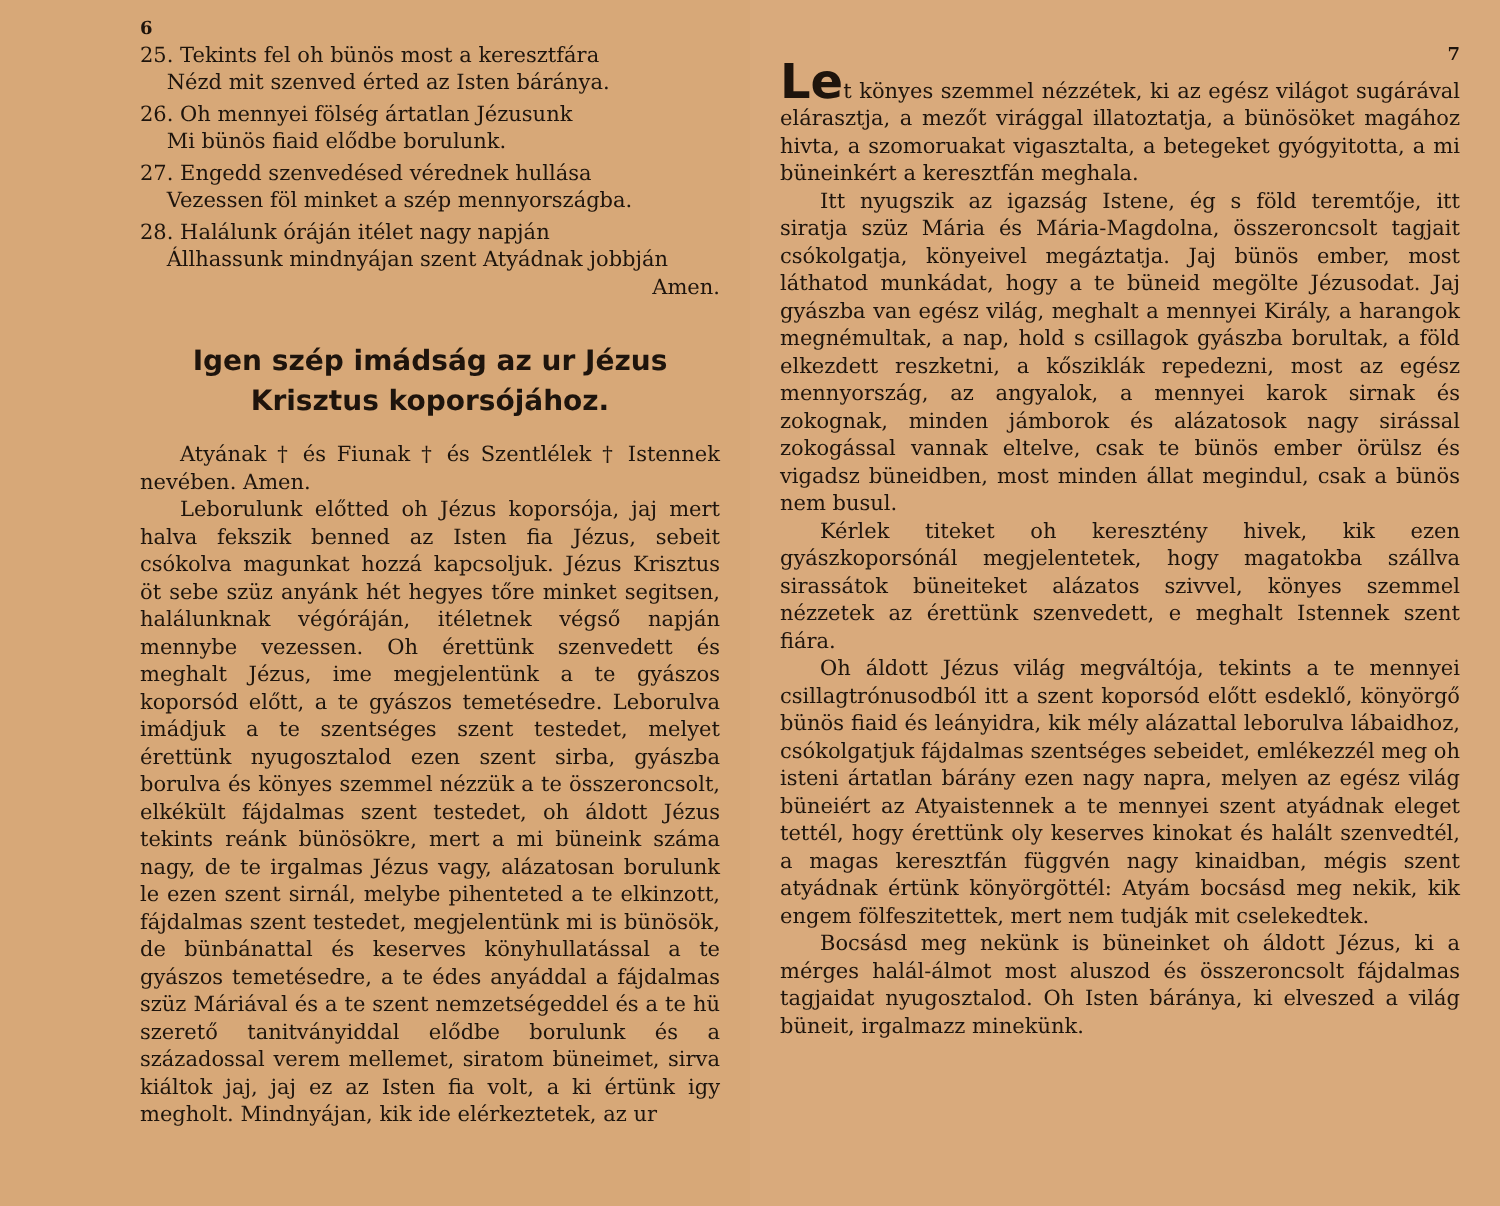6
25. Tekints fel oh bünös most a keresztfára
Nézd mit szenved érted az Isten báránya.
26. Oh mennyei fölség ártatlan Jézusunk
Mi bünös fiaid elődbe borulunk.
27. Engedd szenvedésed vérednek hullása
Vezessen föl minket a szép mennyországba.
28. Halálunk óráján itélet nagy napján
Állhassunk mindnyájan szent Atyádnak jobbján
Amen.
Igen szép imádság az ur Jézus Krisztus koporsójához.
Atyának † és Fiunak † és Szentlélek † Istennek nevében. Amen.
Leborulunk előtted oh Jézus koporsója, jaj mert halva fekszik benned az Isten fia Jézus, sebeit csókolva magunkat hozzá kapcsoljuk. Jézus Krisztus öt sebe szüz anyánk hét hegyes tőre minket segitsen, halálunknak végóráján, itéletnek végső napján mennybe vezessen. Oh érettünk szenvedett és meghalt Jézus, ime megjelentünk a te gyászos koporsód előtt, a te gyászos temetésedre. Leborulva imádjuk a te szentséges szent testedet, melyet érettünk nyugosztalod ezen szent sirba, gyászba borulva és könyes szemmel nézzük a te összeroncsolt, elkékült fájdalmas szent testedet, oh áldott Jézus tekints reánk bünösökre, mert a mi büneink száma nagy, de te irgalmas Jézus vagy, alázatosan borulunk le ezen szent sirnál, melybe pihenteted a te elkinzott, fájdalmas szent testedet, megjelentünk mi is bünösök, de bünbánattal és keserves könyhullatással a te gyászos temetésedre, a te édes anyáddal a fájdalmas szüz Máriával és a te szent nemzetségeddel és a te hü szerető tanitványiddal elődbe borulunk és a századossal verem mellemet, siratom büneimet, sirva kiáltok jaj, jaj ez az Isten fia volt, a ki értünk igy megholt. Mindnyájan, kik ide elérkeztetek, az ur
7
Let könyes szemmel nézzétek, ki az egész világot sugárával elárasztja, a mezőt virággal illatoztatja, a bünösöket magához hivta, a szomoruakat vigasztalta, a betegeket gyógyitotta, a mi büneinkért a keresztfán meghala.
Itt nyugszik az igazság Istene, ég s föld teremtője, itt siratja szüz Mária és Mária-Magdolna, összeroncsolt tagjait csókolgatja, könyeivel megáztatja. Jaj bünös ember, most láthatod munkádat, hogy a te büneid megölte Jézusodat. Jaj gyászba van egész világ, meghalt a mennyei Király, a harangok megnémultak, a nap, hold s csillagok gyászba borultak, a föld elkezdett reszketni, a kősziklák repedezni, most az egész mennyország, az angyalok, a mennyei karok sirnak és zokognak, minden jámborok és alázatosok nagy sirással zokogással vannak eltelve, csak te bünös ember örülsz és vigadsz büneidben, most minden állat megindul, csak a bünös nem busul.
Kérlek titeket oh keresztény hivek, kik ezen gyászkoporsónál megjelentetek, hogy magatokba szállva sirassátok büneiteket alázatos szivvel, könyes szemmel nézzetek az érettünk szenvedett, e meghalt Istennek szent fiára.
Oh áldott Jézus világ megváltója, tekints a te mennyei csillagtrónusodból itt a szent koporsód előtt esdeklő, könyörgő bünös fiaid és leányidra, kik mély alázattal leborulva lábaidhoz, csókolgatjuk fájdalmas szentséges sebeidet, emlékezzél meg oh isteni ártatlan bárány ezen nagy napra, melyen az egész világ büneiért az Atyaistennek a te mennyei szent atyádnak eleget tettél, hogy érettünk oly keserves kinokat és halált szenvedtél, a magas keresztfán függvén nagy kinaidban, mégis szent atyádnak értünk könyörgöttél: Atyám bocsásd meg nekik, kik engem fölfeszitettek, mert nem tudják mit cselekedtek.
Bocsásd meg nekünk is büneinket oh áldott Jézus, ki a mérges halál-álmot most aluszod és összeroncsolt fájdalmas tagjaidat nyugosztalod. Oh Isten báránya, ki elveszed a világ büneit, irgalmazz minekünk.